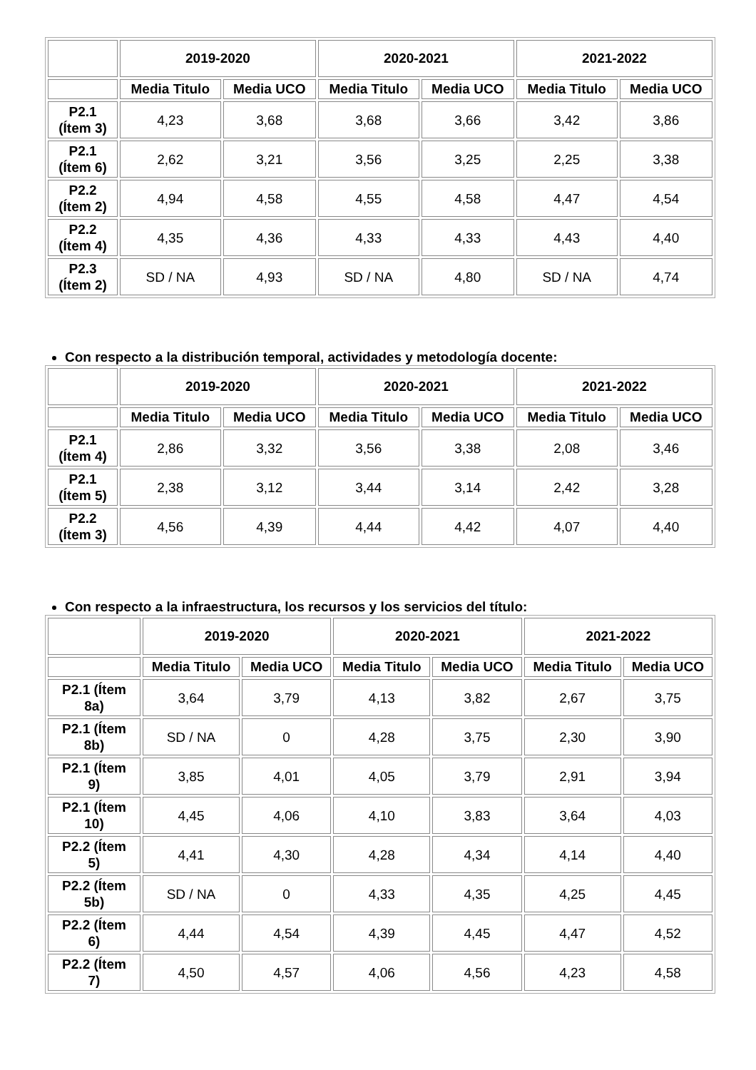| | 2019-2020 | | 2020-2021 | | 2021-2022 | |
| | Media Titulo | Media UCO | Media Titulo | Media UCO | Media Titulo | Media UCO |
| P2.1 (Ítem 3) | 4,23 | 3,68 | 3,68 | 3,66 | 3,42 | 3,86 |
| P2.1 (Ítem 6) | 2,62 | 3,21 | 3,56 | 3,25 | 2,25 | 3,38 |
| P2.2 (Ítem 2) | 4,94 | 4,58 | 4,55 | 4,58 | 4,47 | 4,54 |
| P2.2 (Ítem 4) | 4,35 | 4,36 | 4,33 | 4,33 | 4,43 | 4,40 |
| P2.3 (Ítem 2) | SD / NA | 4,93 | SD / NA | 4,80 | SD / NA | 4,74 |
Con respecto a la distribución temporal, actividades y metodología docente:
| | 2019-2020 | | 2020-2021 | | 2021-2022 | |
| | Media Titulo | Media UCO | Media Titulo | Media UCO | Media Titulo | Media UCO |
| P2.1 (Ítem 4) | 2,86 | 3,32 | 3,56 | 3,38 | 2,08 | 3,46 |
| P2.1 (Ítem 5) | 2,38 | 3,12 | 3,44 | 3,14 | 2,42 | 3,28 |
| P2.2 (Ítem 3) | 4,56 | 4,39 | 4,44 | 4,42 | 4,07 | 4,40 |
Con respecto a la infraestructura, los recursos y los servicios del título:
| | 2019-2020 | | 2020-2021 | | 2021-2022 | |
| | Media Titulo | Media UCO | Media Titulo | Media UCO | Media Titulo | Media UCO |
| P2.1 (Ítem 8a) | 3,64 | 3,79 | 4,13 | 3,82 | 2,67 | 3,75 |
| P2.1 (Ítem 8b) | SD / NA | 0 | 4,28 | 3,75 | 2,30 | 3,90 |
| P2.1 (Ítem 9) | 3,85 | 4,01 | 4,05 | 3,79 | 2,91 | 3,94 |
| P2.1 (Ítem 10) | 4,45 | 4,06 | 4,10 | 3,83 | 3,64 | 4,03 |
| P2.2 (Ítem 5) | 4,41 | 4,30 | 4,28 | 4,34 | 4,14 | 4,40 |
| P2.2 (Ítem 5b) | SD / NA | 0 | 4,33 | 4,35 | 4,25 | 4,45 |
| P2.2 (Ítem 6) | 4,44 | 4,54 | 4,39 | 4,45 | 4,47 | 4,52 |
| P2.2 (Ítem 7) | 4,50 | 4,57 | 4,06 | 4,56 | 4,23 | 4,58 |